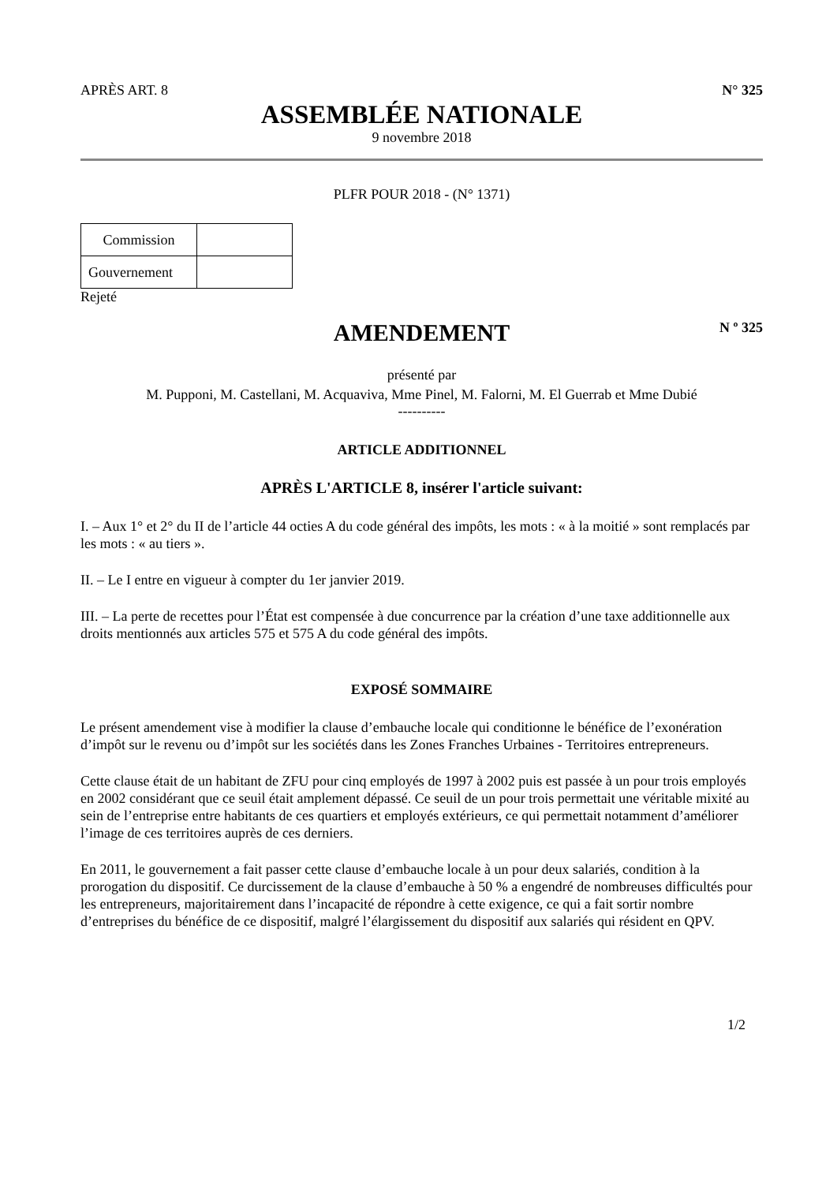APRÈS ART. 8 N° 325
ASSEMBLÉE NATIONALE
9 novembre 2018
PLFR POUR 2018 - (N° 1371)
| Commission | |
| Gouvernement | |
Rejeté
AMENDEMENT
N º 325
présenté par
M. Pupponi, M. Castellani, M. Acquaviva, Mme Pinel, M. Falorni, M. El Guerrab et Mme Dubié
----------
ARTICLE ADDITIONNEL
APRÈS L'ARTICLE 8, insérer l'article suivant:
I. – Aux 1° et 2° du II de l’article 44 octies A du code général des impôts, les mots : « à la moitié » sont remplacés par les mots : « au tiers ».
II. – Le I entre en vigueur à compter du 1er janvier 2019.
III. – La perte de recettes pour l’État est compensée à due concurrence par la création d’une taxe additionnelle aux droits mentionnés aux articles 575 et 575 A du code général des impôts.
EXPOSÉ SOMMAIRE
Le présent amendement vise à modifier la clause d’embauche locale qui conditionne le bénéfice de l’exonération d’impôt sur le revenu ou d’impôt sur les sociétés dans les Zones Franches Urbaines - Territoires entrepreneurs.
Cette clause était de un habitant de ZFU pour cinq employés de 1997 à 2002 puis est passée à un pour trois employés en 2002 considérant que ce seuil était amplement dépassé. Ce seuil de un pour trois permettait une véritable mixité au sein de l’entreprise entre habitants de ces quartiers et employés extérieurs, ce qui permettait notamment d’améliorer l’image de ces territoires auprès de ces derniers.
En 2011, le gouvernement a fait passer cette clause d’embauche locale à un pour deux salariés, condition à la prorogation du dispositif. Ce durcissement de la clause d’embauche à 50 % a engendré de nombreuses difficultés pour les entrepreneurs, majoritairement dans l’incapacité de répondre à cette exigence, ce qui a fait sortir nombre d’entreprises du bénéfice de ce dispositif, malgré l’élargissement du dispositif aux salariés qui résident en QPV.
1/2